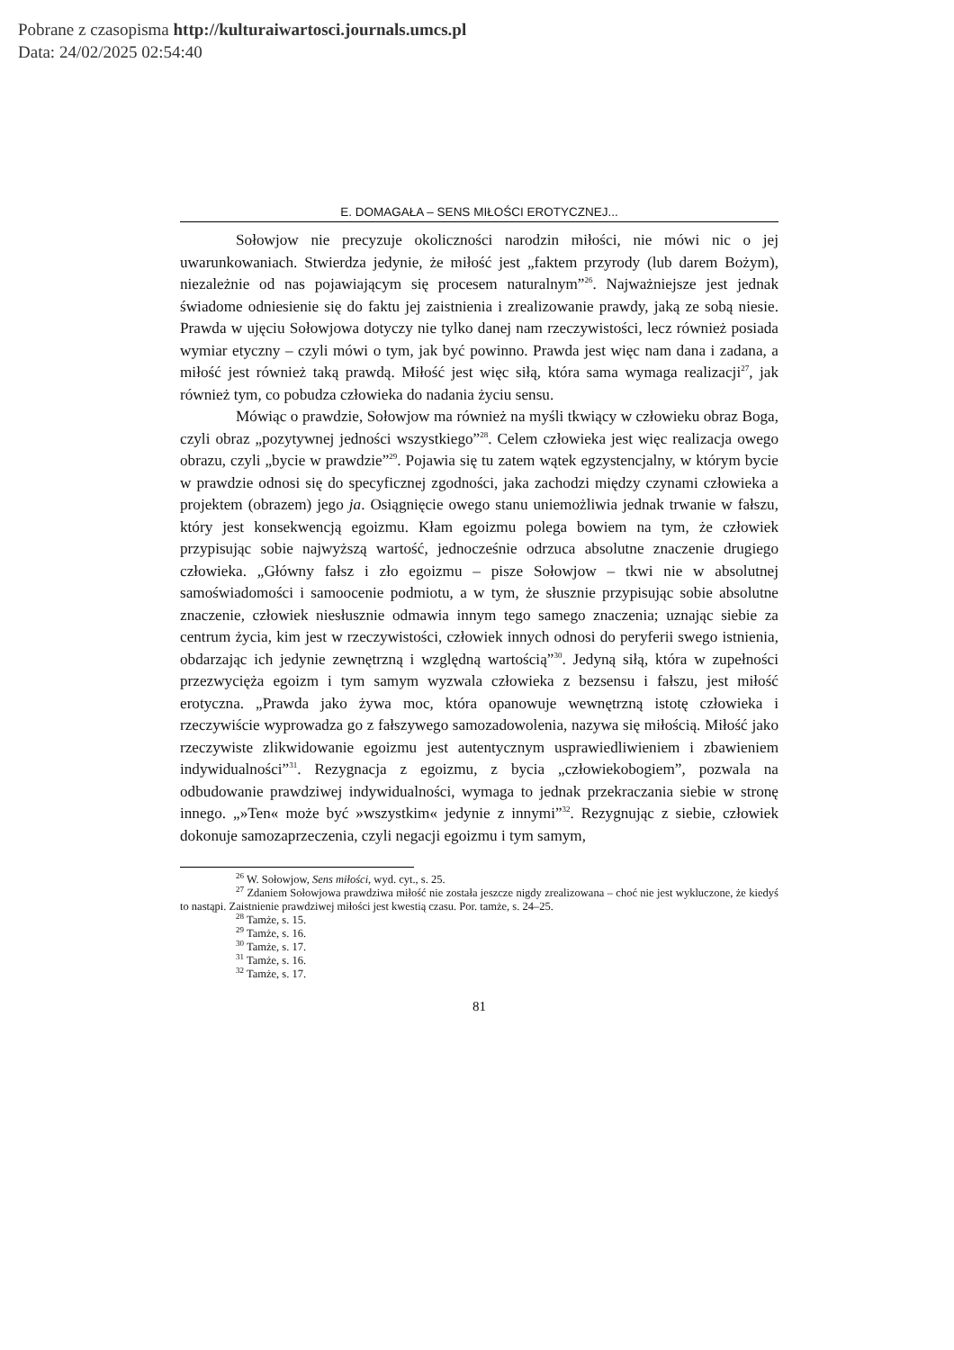Pobrane z czasopisma http://kulturaiwartosci.journals.umcs.pl
Data: 24/02/2025 02:54:40
E. DOMAGAŁA – SENS MIŁOŚCI EROTYCZNEJ...
Sołowjow nie precyzuje okoliczności narodzin miłości, nie mówi nic o jej uwarunkowaniach. Stwierdza jedynie, że miłość jest „faktem przyrody (lub darem Bożym), niezależnie od nas pojawiającym się procesem naturalnym”<sup>26</sup>. Najważniejsze jest jednak świadome odniesienie się do faktu jej zaistnienia i zrealizowanie prawdy, jaką ze sobą niesie. Prawda w ujęciu Sołowjowa dotyczy nie tylko danej nam rzeczywistości, lecz również posiada wymiar etyczny – czyli mówi o tym, jak być powinno. Prawda jest więc nam dana i zadana, a miłość jest również taką prawdą. Miłość jest więc siłą, która sama wymaga realizacji<sup>27</sup>, jak również tym, co pobudza człowieka do nadania życiu sensu.
Mówiąc o prawdzie, Sołowjow ma również na myśli tkwiący w człowieku obraz Boga, czyli obraz „pozytywnej jedności wszystkiego”<sup>28</sup>. Celem człowieka jest więc realizacja owego obrazu, czyli „bycie w prawdzie”<sup>29</sup>. Pojawia się tu zatem wątek egzystencjalny, w którym bycie w prawdzie odnosi się do specyficznej zgodności, jaka zachodzi między czynami człowieka a projektem (obrazem) jego ja. Osiągnięcie owego stanu uniemożliwia jednak trwanie w fałszu, który jest konsekwencją egoizmu. Kłam egoizmu polega bowiem na tym, że człowiek przypisując sobie najwyższą wartość, jednocześnie odrzuca absolutne znaczenie drugiego człowieka. „Główny fałsz i zło egoizmu – pisze Sołowjow – tkwi nie w absolutnej samoświadomości i samoocenie podmiotu, a w tym, że słusznie przypisując sobie absolutne znaczenie, człowiek niesłusznie odmawia innym tego samego znaczenia; uznając siebie za centrum życia, kim jest w rzeczywistości, człowiek innych odnosi do peryferii swego istnienia, obdarzając ich jedynie zewnętrzną i względną wartością”<sup>30</sup>. Jedyną siłą, która w zupełności przezwycięża egoizm i tym samym wyzwala człowieka z bezsensu i fałszu, jest miłość erotyczna. „Prawda jako żywa moc, która opanowuje wewnętrzną istotę człowieka i rzeczywiście wyprowadza go z fałszywego samozadowolenia, nazywa się miłością. Miłość jako rzeczywiste zlikwidowanie egoizmu jest autentycznym usprawiedliwieniem i zbawieniem indywidualności”<sup>31</sup>. Rezygnacja z egoizmu, z bycia „człowiekobogiem”, pozwala na odbudowanie prawdziwej indywidualności, wymaga to jednak przekraczania siebie w stronę innego. „»Ten« może być »wszystkim« jedynie z innymi”<sup>32</sup>. Rezygnując z siebie, człowiek dokonuje samozaprzeczenia, czyli negacji egoizmu i tym samym,
<sup>26</sup> W. Sołowjow, Sens miłości, wyd. cyt., s. 25.
<sup>27</sup> Zdaniem Sołowjowa prawdziwa miłość nie została jeszcze nigdy zrealizowana – choć nie jest wykluczone, że kiedyś to nastąpi. Zaistnienie prawdziwej miłości jest kwestią czasu. Por. tamże, s. 24–25.
<sup>28</sup> Tamże, s. 15.
<sup>29</sup> Tamże, s. 16.
<sup>30</sup> Tamże, s. 17.
<sup>31</sup> Tamże, s. 16.
<sup>32</sup> Tamże, s. 17.
81